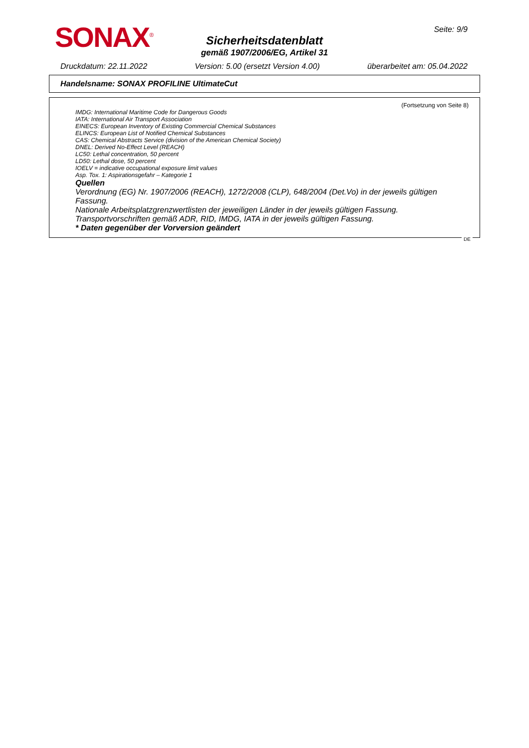SONAX<sup>®</sup> Seite: 9/9
Sicherheitsdatenblatt
gemäß 1907/2006/EG, Artikel 31
Druckdatum: 22.11.2022 Version: 5.00 (ersetzt Version 4.00) überarbeitet am: 05.04.2022
Handelsname: SONAX PROFILINE UltimateCut
(Fortsetzung von Seite 8)
IMDG: International Maritime Code for Dangerous Goods
IATA: International Air Transport Association
EINECS: European Inventory of Existing Commercial Chemical Substances
ELINCS: European List of Notified Chemical Substances
CAS: Chemical Abstracts Service (division of the American Chemical Society)
DNEL: Derived No-Effect Level (REACH)
LC50: Lethal concentration, 50 percent
LD50: Lethal dose, 50 percent
IOELV = indicative occupational exposure limit values
Asp. Tox. 1: Aspirationsgefahr – Kategorie 1
Quellen
Verordnung (EG) Nr. 1907/2006 (REACH), 1272/2008 (CLP), 648/2004 (Det.Vo) in der jeweils gültigen Fassung.
Nationale Arbeitsplatzgrenzwertlisten der jeweiligen Länder in der jeweils gültigen Fassung.
Transportvorschriften gemäß ADR, RID, IMDG, IATA in der jeweils gültigen Fassung.
* Daten gegenüber der Vorversion geändert
DE